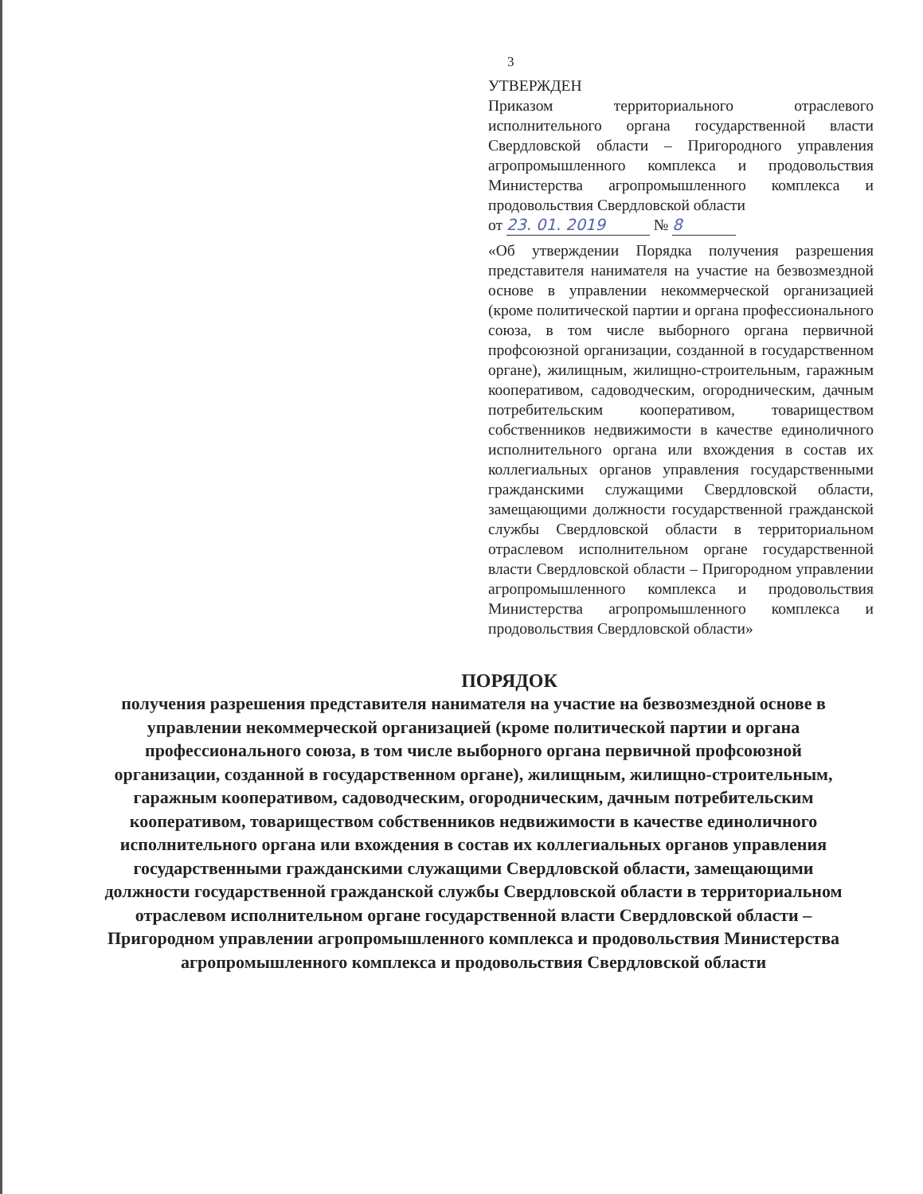3
УТВЕРЖДЕН
Приказом территориального отраслевого исполнительного органа государственной власти Свердловской области – Пригородного управления агропромышленного комплекса и продовольствия Министерства агропромышленного комплекса и продовольствия Свердловской области
от 23. 01. 2019 № 8
«Об утверждении Порядка получения разрешения представителя нанимателя на участие на безвозмездной основе в управлении некоммерческой организацией (кроме политической партии и органа профессионального союза, в том числе выборного органа первичной профсоюзной организации, созданной в государственном органе), жилищным, жилищно-строительным, гаражным кооперативом, садоводческим, огородническим, дачным потребительским кооперативом, товариществом собственников недвижимости в качестве единоличного исполнительного органа или вхождения в состав их коллегиальных органов управления государственными гражданскими служащими Свердловской области, замещающими должности государственной гражданской службы Свердловской области в территориальном отраслевом исполнительном органе государственной власти Свердловской области – Пригородном управлении агропромышленного комплекса и продовольствия Министерства агропромышленного комплекса и продовольствия Свердловской области»
ПОРЯДОК
получения разрешения представителя нанимателя на участие на безвозмездной основе в управлении некоммерческой организацией (кроме политической партии и органа профессионального союза, в том числе выборного органа первичной профсоюзной организации, созданной в государственном органе), жилищным, жилищно-строительным, гаражным кооперативом, садоводческим, огородническим, дачным потребительским кооперативом, товариществом собственников недвижимости в качестве единоличного исполнительного органа или вхождения в состав их коллегиальных органов управления государственными гражданскими служащими Свердловской области, замещающими должности государственной гражданской службы Свердловской области в территориальном отраслевом исполнительном органе государственной власти Свердловской области – Пригородном управлении агропромышленного комплекса и продовольствия Министерства агропромышленного комплекса и продовольствия Свердловской области